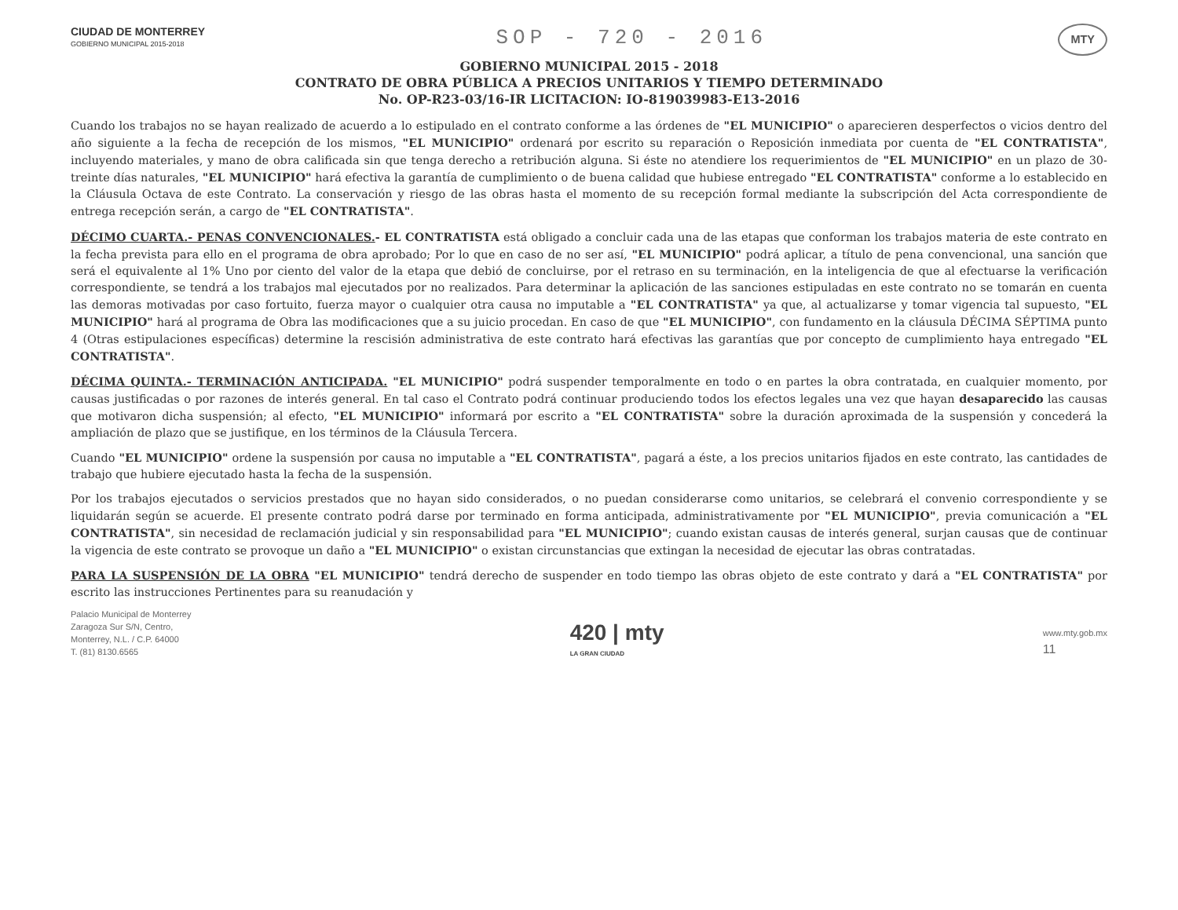CIUDAD DE MONTERREY
GOBIERNO MUNICIPAL 2015-2018
SOP - 720 - 2016
MTY
GOBIERNO MUNICIPAL 2015 - 2018
CONTRATO DE OBRA PÚBLICA A PRECIOS UNITARIOS Y TIEMPO DETERMINADO
No. OP-R23-03/16-IR LICITACION: IO-819039983-E13-2016
Cuando los trabajos no se hayan realizado de acuerdo a lo estipulado en el contrato conforme a las órdenes de "EL MUNICIPIO" o aparecieren desperfectos o vicios dentro del año siguiente a la fecha de recepción de los mismos, "EL MUNICIPIO" ordenará por escrito su reparación o Reposición inmediata por cuenta de "EL CONTRATISTA", incluyendo materiales, y mano de obra calificada sin que tenga derecho a retribución alguna. Si éste no atendiere los requerimientos de "EL MUNICIPIO" en un plazo de 30-treinte días naturales, "EL MUNICIPIO" hará efectiva la garantía de cumplimiento o de buena calidad que hubiese entregado "EL CONTRATISTA" conforme a lo establecido en la Cláusula Octava de este Contrato. La conservación y riesgo de las obras hasta el momento de su recepción formal mediante la subscripción del Acta correspondiente de entrega recepción serán, a cargo de "EL CONTRATISTA".
DÉCIMO CUARTA.- PENAS CONVENCIONALES.- EL CONTRATISTA está obligado a concluir cada una de las etapas que conforman los trabajos materia de este contrato en la fecha prevista para ello en el programa de obra aprobado; Por lo que en caso de no ser así, "EL MUNICIPIO" podrá aplicar, a título de pena convencional, una sanción que será el equivalente al 1% Uno por ciento del valor de la etapa que debió de concluirse, por el retraso en su terminación, en la inteligencia de que al efectuarse la verificación correspondiente, se tendrá a los trabajos mal ejecutados por no realizados. Para determinar la aplicación de las sanciones estipuladas en este contrato no se tomarán en cuenta las demoras motivadas por caso fortuito, fuerza mayor o cualquier otra causa no imputable a "EL CONTRATISTA" ya que, al actualizarse y tomar vigencia tal supuesto, "EL MUNICIPIO" hará al programa de Obra las modificaciones que a su juicio procedan. En caso de que "EL MUNICIPIO", con fundamento en la cláusula DÉCIMA SÉPTIMA punto 4 (Otras estipulaciones específicas) determine la rescisión administrativa de este contrato hará efectivas las garantías que por concepto de cumplimiento haya entregado "EL CONTRATISTA".
DÉCIMA QUINTA.- TERMINACIÓN ANTICIPADA. "EL MUNICIPIO" podrá suspender temporalmente en todo o en partes la obra contratada, en cualquier momento, por causas justificadas o por razones de interés general. En tal caso el Contrato podrá continuar produciendo todos los efectos legales una vez que hayan desaparecido las causas que motivaron dicha suspensión; al efecto, "EL MUNICIPIO" informará por escrito a "EL CONTRATISTA" sobre la duración aproximada de la suspensión y concederá la ampliación de plazo que se justifique, en los términos de la Cláusula Tercera.
Cuando "EL MUNICIPIO" ordene la suspensión por causa no imputable a "EL CONTRATISTA", pagará a éste, a los precios unitarios fijados en este contrato, las cantidades de trabajo que hubiere ejecutado hasta la fecha de la suspensión.
Por los trabajos ejecutados o servicios prestados que no hayan sido considerados, o no puedan considerarse como unitarios, se celebrará el convenio correspondiente y se liquidarán según se acuerde. El presente contrato podrá darse por terminado en forma anticipada, administrativamente por "EL MUNICIPIO", previa comunicación a "EL CONTRATISTA", sin necesidad de reclamación judicial y sin responsabilidad para "EL MUNICIPIO"; cuando existan causas de interés general, surjan causas que de continuar la vigencia de este contrato se provoque un daño a "EL MUNICIPIO" o existan circunstancias que extingan la necesidad de ejecutar las obras contratadas.
PARA LA SUSPENSIÓN DE LA OBRA "EL MUNICIPIO" tendrá derecho de suspender en todo tiempo las obras objeto de este contrato y dará a "EL CONTRATISTA" por escrito las instrucciones Pertinentes para su reanudación y
Palacio Municipal de Monterrey
Zaragoza Sur S/N, Centro,
Monterrey, N.L. / C.P. 64000
T. (81) 8130.6565
420 | mty
LA GRAN CIUDAD
www.mty.gob.mx
11